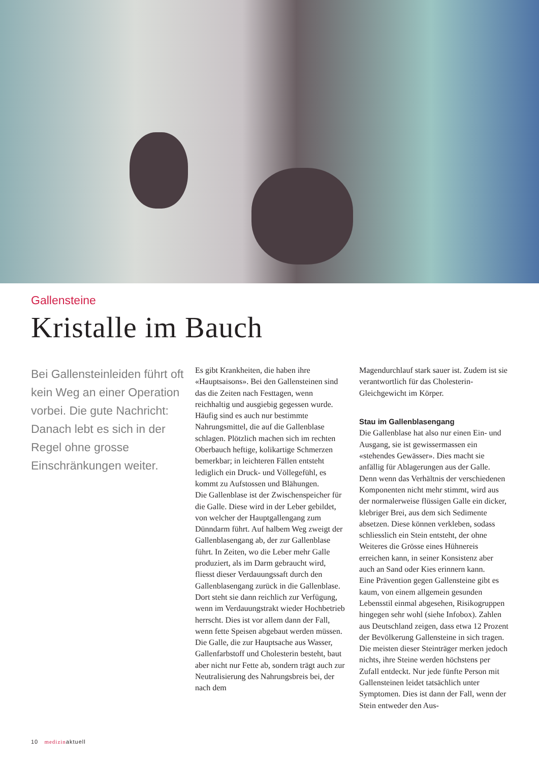Gallensteine
Kristalle im Bauch
Bei Gallensteinleiden führt oft kein Weg an einer Operation vorbei. Die gute Nachricht: Danach lebt es sich in der Regel ohne grosse Einschränkungen weiter.
Es gibt Krankheiten, die haben ihre «Hauptsaisons». Bei den Gallensteinen sind das die Zeiten nach Festtagen, wenn reichhaltig und ausgiebig gegessen wurde. Häufig sind es auch nur bestimmte Nahrungsmittel, die auf die Gallenblase schlagen. Plötzlich machen sich im rechten Oberbauch heftige, kolikartige Schmerzen bemerkbar; in leichteren Fällen entsteht lediglich ein Druck- und Völlegefühl, es kommt zu Aufstossen und Blähungen.
Die Gallenblase ist der Zwischenspeicher für die Galle. Diese wird in der Leber gebildet, von welcher der Hauptgallengang zum Dünndarm führt. Auf halbem Weg zweigt der Gallenblasengang ab, der zur Gallenblase führt. In Zeiten, wo die Leber mehr Galle produziert, als im Darm gebraucht wird, fliesst dieser Verdauungssaft durch den Gallenblasengang zurück in die Gallenblase. Dort steht sie dann reichlich zur Verfügung, wenn im Verdauungstrakt wieder Hochbetrieb herrscht. Dies ist vor allem dann der Fall, wenn fette Speisen abgebaut werden müssen. Die Galle, die zur Hauptsache aus Wasser, Gallenfarbstoff und Cholesterin besteht, baut aber nicht nur Fette ab, sondern trägt auch zur Neutralisierung des Nahrungsbreis bei, der nach dem
Magendurchlauf stark sauer ist. Zudem ist sie verantwortlich für das Cholesterin-Gleichgewicht im Körper.
Stau im Gallenblasengang
Die Gallenblase hat also nur einen Ein- und Ausgang, sie ist gewissermassen ein «stehendes Gewässer». Dies macht sie anfällig für Ablagerungen aus der Galle. Denn wenn das Verhältnis der verschiedenen Komponenten nicht mehr stimmt, wird aus der normalerweise flüssigen Galle ein dicker, klebriger Brei, aus dem sich Sedimente absetzen. Diese können verkleben, sodass schliesslich ein Stein entsteht, der ohne Weiteres die Grösse eines Hühnereis erreichen kann, in seiner Konsistenz aber auch an Sand oder Kies erinnern kann.
Eine Prävention gegen Gallensteine gibt es kaum, von einem allgemein gesunden Lebensstil einmal abgesehen, Risikogruppen hingegen sehr wohl (siehe Infobox). Zahlen aus Deutschland zeigen, dass etwa 12 Prozent der Bevölkerung Gallensteine in sich tragen. Die meisten dieser Steinträger merken jedoch nichts, ihre Steine werden höchstens per Zufall entdeckt. Nur jede fünfte Person mit Gallensteinen leidet tatsächlich unter Symptomen. Dies ist dann der Fall, wenn der Stein entweder den Aus-
10 medizinaktuell